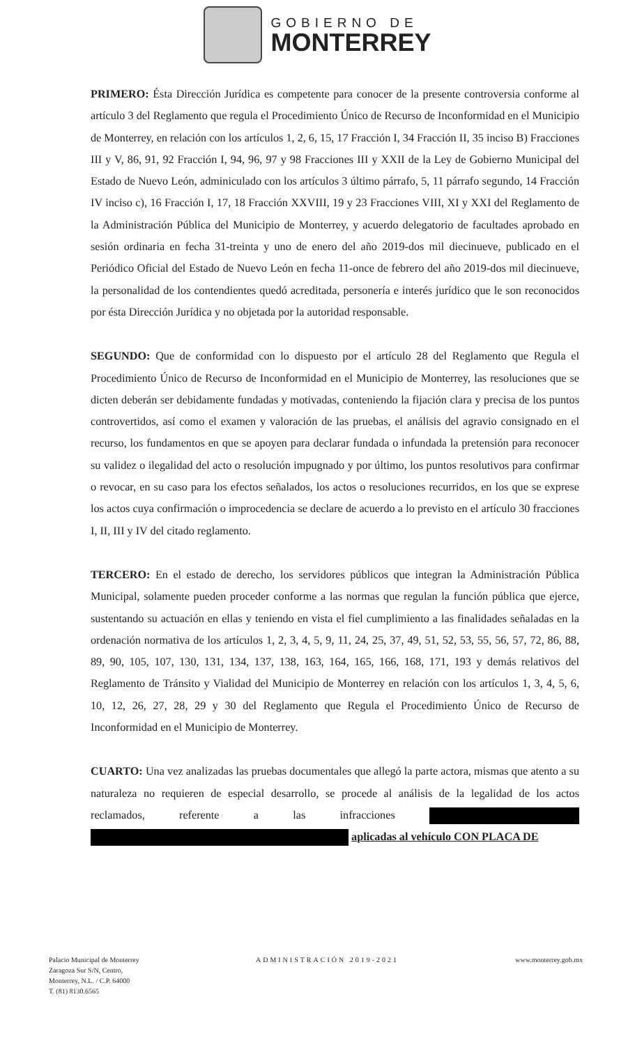GOBIERNO DE
MONTERREY
PRIMERO: Ésta Dirección Jurídica es competente para conocer de la presente controversia conforme al artículo 3 del Reglamento que regula el Procedimiento Único de Recurso de Inconformidad en el Municipio de Monterrey, en relación con los artículos 1, 2, 6, 15, 17 Fracción I, 34 Fracción II, 35 inciso B) Fracciones III y V, 86, 91, 92 Fracción I, 94, 96, 97 y 98 Fracciones III y XXII de la Ley de Gobierno Municipal del Estado de Nuevo León, adminiculado con los artículos 3 último párrafo, 5, 11 párrafo segundo, 14 Fracción IV inciso c), 16 Fracción I, 17, 18 Fracción XXVIII, 19 y 23 Fracciones VIII, XI y XXI del Reglamento de la Administración Pública del Municipio de Monterrey, y acuerdo delegatorio de facultades aprobado en sesión ordinaria en fecha 31-treinta y uno de enero del año 2019-dos mil diecinueve, publicado en el Periódico Oficial del Estado de Nuevo León en fecha 11-once de febrero del año 2019-dos mil diecinueve, la personalidad de los contendientes quedó acreditada, personería e interés jurídico que le son reconocidos por ésta Dirección Jurídica y no objetada por la autoridad responsable.
SEGUNDO: Que de conformidad con lo dispuesto por el artículo 28 del Reglamento que Regula el Procedimiento Único de Recurso de Inconformidad en el Municipio de Monterrey, las resoluciones que se dicten deberán ser debidamente fundadas y motivadas, conteniendo la fijación clara y precisa de los puntos controvertidos, así como el examen y valoración de las pruebas, el análisis del agravio consignado en el recurso, los fundamentos en que se apoyen para declarar fundada o infundada la pretensión para reconocer su validez o ilegalidad del acto o resolución impugnado y por último, los puntos resolutivos para confirmar o revocar, en su caso para los efectos señalados, los actos o resoluciones recurridos, en los que se exprese los actos cuya confirmación o improcedencia se declare de acuerdo a lo previsto en el artículo 30 fracciones I, II, III y IV del citado reglamento.
TERCERO: En el estado de derecho, los servidores públicos que integran la Administración Pública Municipal, solamente pueden proceder conforme a las normas que regulan la función pública que ejerce, sustentando su actuación en ellas y teniendo en vista el fiel cumplimiento a las finalidades señaladas en la ordenación normativa de los artículos 1, 2, 3, 4, 5, 9, 11, 24, 25, 37, 49, 51, 52, 53, 55, 56, 57, 72, 86, 88, 89, 90, 105, 107, 130, 131, 134, 137, 138, 163, 164, 165, 166, 168, 171, 193 y demás relativos del Reglamento de Tránsito y Vialidad del Municipio de Monterrey en relación con los artículos 1, 3, 4, 5, 6, 10, 12, 26, 27, 28, 29 y 30 del Reglamento que Regula el Procedimiento Único de Recurso de Inconformidad en el Municipio de Monterrey.
CUARTO: Una vez analizadas las pruebas documentales que allegó la parte actora, mismas que atento a su naturaleza no requieren de especial desarrollo, se procede al análisis de la legalidad de los actos reclamados, referente a las infracciones aplicadas al vehículo CON PLACA DE
Palacio Municipal de Monterrey
Zaragoza Sur S/N, Centro,
Monterrey, N.L. / C.P. 64000
T. (81) 8130.6565
ADMINISTRACIÓN 2019-2021 www.monterrey.gob.mx